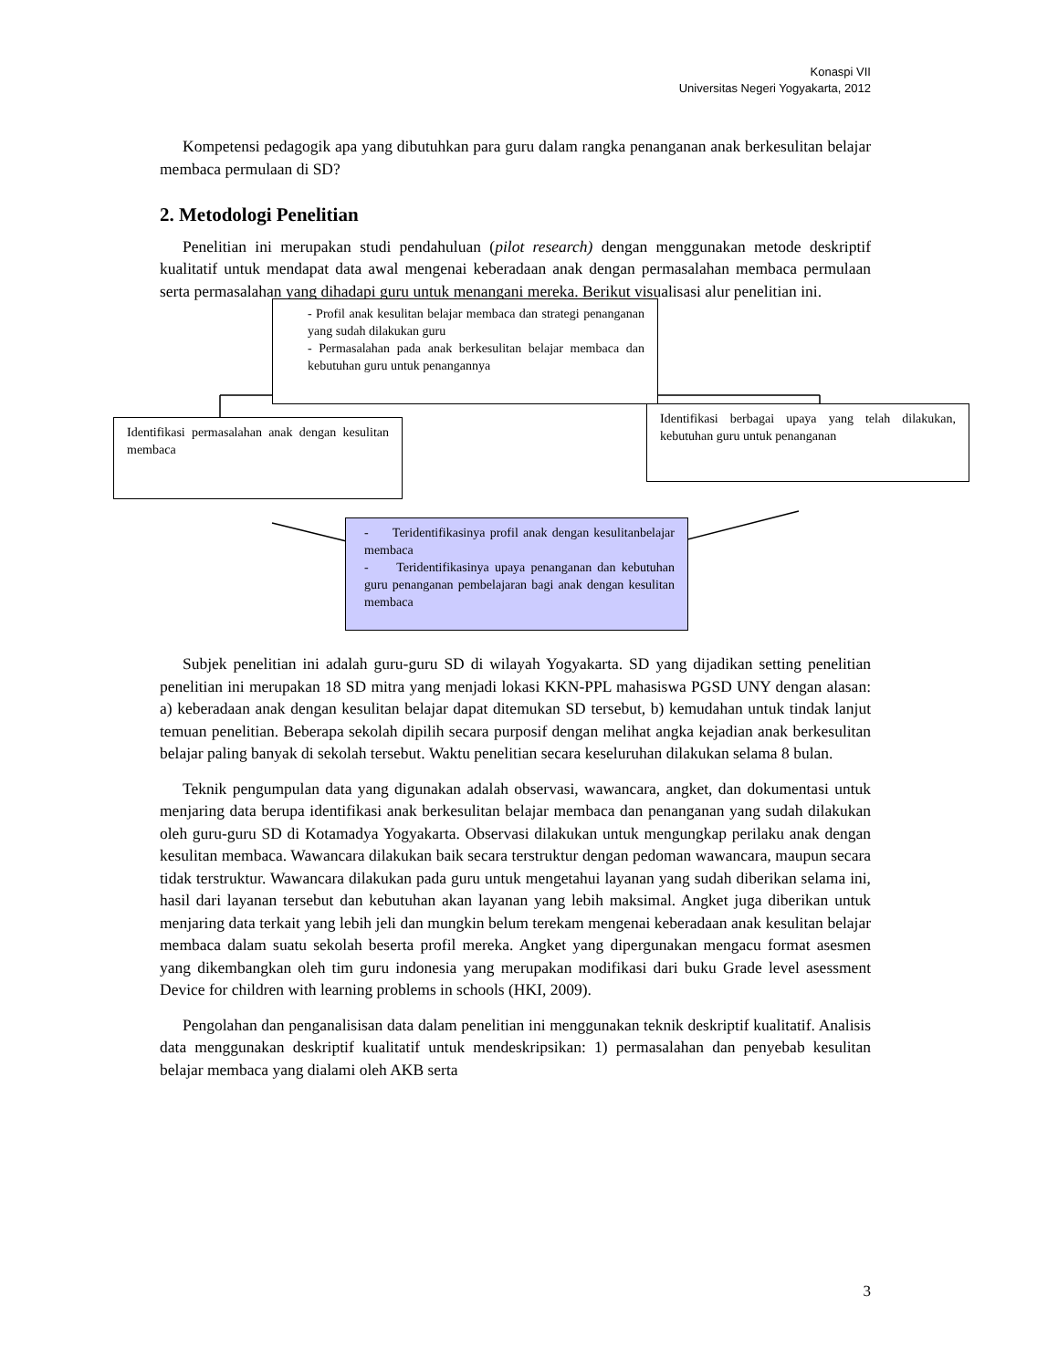Konaspi VII
Universitas Negeri Yogyakarta, 2012
Kompetensi pedagogik apa yang dibutuhkan para guru dalam rangka penanganan anak berkesulitan belajar membaca permulaan di SD?
2. Metodologi Penelitian
Penelitian ini merupakan studi pendahuluan (pilot research) dengan menggunakan metode deskriptif kualitatif untuk mendapat data awal mengenai keberadaan anak dengan permasalahan membaca permulaan serta permasalahan yang dihadapi guru untuk menangani mereka. Berikut visualisasi alur penelitian ini.
- Profil anak kesulitan belajar membaca dan strategi penanganan yang sudah dilakukan guru
- Permasalahan pada anak berkesulitan belajar membaca dan kebutuhan guru untuk penangannya
Identifikasi permasalahan anak dengan kesulitan membaca
Identifikasi berbagai upaya yang telah dilakukan, kebutuhan guru untuk penanganan
- Teridentifikasinya profil anak dengan kesulitanbelajar membaca
- Teridentifikasinya upaya penanganan dan kebutuhan guru penanganan pembelajaran bagi anak dengan kesulitan membaca
Subjek penelitian ini adalah guru-guru SD di wilayah Yogyakarta. SD yang dijadikan setting penelitian penelitian ini merupakan 18 SD mitra yang menjadi lokasi KKN-PPL mahasiswa PGSD UNY dengan alasan: a) keberadaan anak dengan kesulitan belajar dapat ditemukan SD tersebut, b) kemudahan untuk tindak lanjut temuan penelitian. Beberapa sekolah dipilih secara purposif dengan melihat angka kejadian anak berkesulitan belajar paling banyak di sekolah tersebut. Waktu penelitian secara keseluruhan dilakukan selama 8 bulan.
Teknik pengumpulan data yang digunakan adalah observasi, wawancara, angket, dan dokumentasi untuk menjaring data berupa identifikasi anak berkesulitan belajar membaca dan penanganan yang sudah dilakukan oleh guru-guru SD di Kotamadya Yogyakarta. Observasi dilakukan untuk mengungkap perilaku anak dengan kesulitan membaca. Wawancara dilakukan baik secara terstruktur dengan pedoman wawancara, maupun secara tidak terstruktur. Wawancara dilakukan pada guru untuk mengetahui layanan yang sudah diberikan selama ini, hasil dari layanan tersebut dan kebutuhan akan layanan yang lebih maksimal. Angket juga diberikan untuk menjaring data terkait yang lebih jeli dan mungkin belum terekam mengenai keberadaan anak kesulitan belajar membaca dalam suatu sekolah beserta profil mereka. Angket yang dipergunakan mengacu format asesmen yang dikembangkan oleh tim guru indonesia yang merupakan modifikasi dari buku Grade level asessment Device for children with learning problems in schools (HKI, 2009).
Pengolahan dan penganalisisan data dalam penelitian ini menggunakan teknik deskriptif kualitatif. Analisis data menggunakan deskriptif kualitatif untuk mendeskripsikan: 1) permasalahan dan penyebab kesulitan belajar membaca yang dialami oleh AKB serta
3